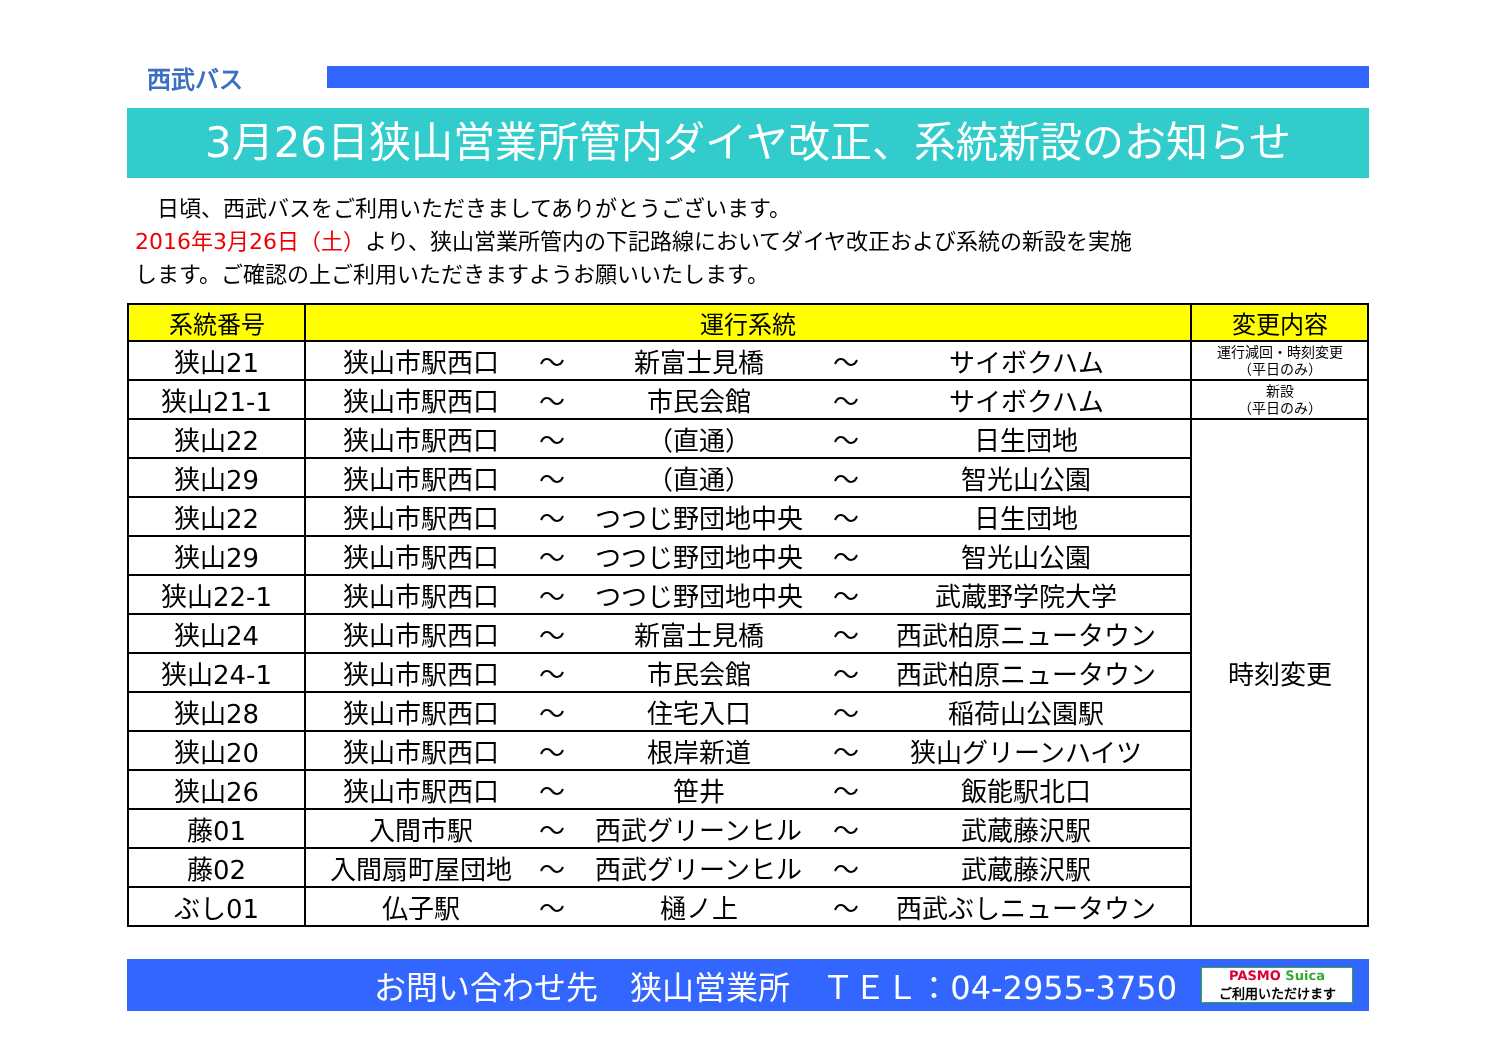西武バス
3月26日狭山営業所管内ダイヤ改正、系統新設のお知らせ
　日頃、西武バスをご利用いただきましてありがとうございます。
2016年3月26日（土）より、狭山営業所管内の下記路線においてダイヤ改正および系統の新設を実施
します。ご確認の上ご利用いただきますようお願いいたします。
| 系統番号 | 運行系統 | | | | | 変更内容 |
| --- | --- | --- | --- | --- | --- | --- |
| 狭山21 | 狭山市駅西口 | ～ | 新富士見橋 | ～ | サイボクハム | 運行減回・時刻変更 （平日のみ） |
| 狭山21-1 | 狭山市駅西口 | ～ | 市民会館 | ～ | サイボクハム | 新設 （平日のみ） |
| 狭山22 | 狭山市駅西口 | ～ | （直通） | ～ | 日生団地 | 時刻変更 |
| 狭山29 | 狭山市駅西口 | ～ | （直通） | ～ | 智光山公園 | |
| 狭山22 | 狭山市駅西口 | ～ | つつじ野団地中央 | ～ | 日生団地 | |
| 狭山29 | 狭山市駅西口 | ～ | つつじ野団地中央 | ～ | 智光山公園 | |
| 狭山22-1 | 狭山市駅西口 | ～ | つつじ野団地中央 | ～ | 武蔵野学院大学 | |
| 狭山24 | 狭山市駅西口 | ～ | 新富士見橋 | ～ | 西武柏原ニュータウン | |
| 狭山24-1 | 狭山市駅西口 | ～ | 市民会館 | ～ | 西武柏原ニュータウン | |
| 狭山28 | 狭山市駅西口 | ～ | 住宅入口 | ～ | 稲荷山公園駅 | |
| 狭山20 | 狭山市駅西口 | ～ | 根岸新道 | ～ | 狭山グリーンハイツ | |
| 狭山26 | 狭山市駅西口 | ～ | 笹井 | ～ | 飯能駅北口 | |
| 藤01 | 入間市駅 | ～ | 西武グリーンヒル | ～ | 武蔵藤沢駅 | |
| 藤02 | 入間扇町屋団地 | ～ | 西武グリーンヒル | ～ | 武蔵藤沢駅 | |
| ぶし01 | 仏子駅 | ～ | 樋ノ上 | ～ | 西武ぶしニュータウン | |
お問い合わせ先　狭山営業所　ＴＥＬ：04-2955-3750
PASMO Suica
ご利用いただけます